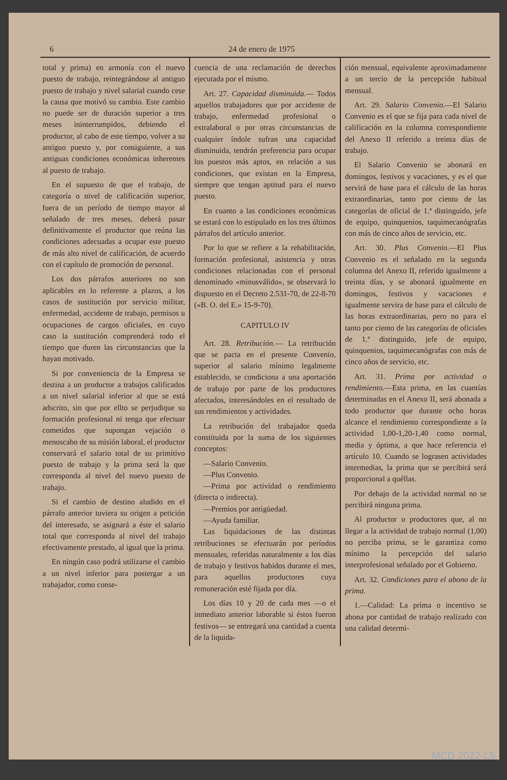6 24 de enero de 1975
total y prima) en armonía con el nuevo puesto de trabajo, reintegrándose al antiguo puesto de trabajo y nivel salarial cuando cese la causa que motivó su cambio. Este cambio no puede ser de duración superior a tres meses ininterrumpidos, debiendo el productor, al cabo de este tiempo, volver a su antiguo puesto y, por consiguiente, a sus antiguas condiciones económicas inherentes al puesto de trabajo.
En el supuesto de que el trabajo, de categoría o nivel de calificación superior, fuera de un período de tiempo mayor al señalado de tres meses, deberá pasar definitivamente el productor que reúna las condiciones adecuadas a ocupar este puesto de más alto nivel de calificación, de acuerdo con el capítulo de promoción de personal.
Los dos párrafos anteriores no son aplicables en lo referente a plazos, a los casos de sustitución por servicio militar, enfermedad, accidente de trabajo, permisos u ocupaciones de cargos oficiales, en cuyo caso la sustitución comprenderá todo el tiempo que duren las circunstancias que la hayan motivado.
Si por conveniencia de la Empresa se destina a un productor a trabajos calificados a un nivel salarial inferior al que se está adscrito, sin que por ellto se perjudique su formación profesional ni tenga que efectuar cometidos que supongan vejación o menoscabo de su misión laboral, el productor conservará el salario total de su primitivo puesto de trabajo y la prima será la que corresponda al nivel del nuevo puesto de trabajo.
Si el cambio de destino aludido en el párrafo anterior tuviera su origen a petición del interesado, se asignará a éste el salario total que corresponda al nivel del trabajo efectivamente prestado, al igual que la prima.
En ningún caso podrá utilizarse el cambio a un nivel inferior para postergar a un trabajador, como conse-
cuencia de una reclamación de derechos ejecutada por el mismo.
Art. 27. Capacidad disminuida.— Todos aquellos trabajadores que por accidente de trabajo, enfermedad profesional o extralaboral o por otras circunstancias de cualquier índole sufran una capacidad disminuida, tendrán preferencia para ocupar los puestos más aptos, en relación a sus condiciones, que existan en la Empresa, siempre que tengan aptitud para el nuevo puesto.
En cuanto a las condiciones económicas se estará con lo estipulado en los tres últimos párrafos del artículo anterior.
Por lo que se refiere a la rehabilitación, formación profesional, asistencia y otras condiciones relacionadas con el personal denominado «minusválido», se observará lo dispuesto en el Decreto 2.531-70, de 22-8-70 («B. O. del E.» 15-9-70).
CAPITULO IV
Art. 28. Retribución.— La retribución que se pacta en el presente Convenio, superior al salario mínimo legalmente establecido, se condiciona a una aportación de trabajo por parte de los productores afectados, interesándoles en el resultado de sus rendimientos y actividades.
La retribución del trabajador queda constituida por la suma de los siguientes conceptos:
—Salario Convenio.
—Plus Convenio.
—Prima por actividad o rendimiento (directa o indirecta).
—Premios por antigüedad.
—Ayuda familiar.
Las liquidaciones de las distintas retribuciones se efectuarán por períodos mensuales, referidas naturalmente a los días de trabajo y festivos habidos durante el mes, para aquellos productores cuya remuneración esté fijada por día.
Los días 10 y 20 de cada mes —o el inmediato anterior laborable si éstos fueron festivos— se entregará una cantidad a cuenta de la liquida-
ción mensual, equivalente aproximadamente a un tercio de la percepción habitual mensual.
Art. 29. Salario Convenio.—El Salario Convenio es el que se fija para cada nivel de calificación en la columna correspondiente del Anexo II referido a treinta días de trabajo.
El Salario Convenio se abonará en domingos, festivos y vacaciones, y es el que servirá de base para el cálculo de las horas extraordinarias, tanto por ciento de las categorías de oficial de 1.ª distinguido, jefe de equipo, quinquenios, taquimecanógrafas con más de cinco años de servicio, etc.
Art. 30. Plus Convenio.—El Plus Convenio es el señalado en la segunda columna del Anexo II, referido igualmente a treinta días, y se abonará igualmente en domingos, festivos y vacaciones e igualmente servira de base para el cálculo de las horas extraordinarias, pero no para el tanto por ciento de las categorías de oficiales de 1.ª distinguido, jefe de equipo, quinquenios, taquimecanógrafas con más de cinco años de servicio, etc.
Art. 31. Prima por actividad o rendimiento.—Esta prima, en las cuantías determinadas en el Anexo II, será abonada a todo productor que durante ocho horas alcance el rendimiento correspondiente a la actividad 1,00-1,20-1,40 como normal, media y óptima, a que hace referencia el artículo 10. Cuando se lograsen actividades intermedias, la prima que se percibirá será proporcional a quéllas.
Por debajo de la actividad normal no se percibirá ninguna prima.
Al productor o productores que, al no llegar a la actividad de trabajo normal (1,00) no perciba prima, se le garantiza como mínimo la percepción del salario interprofesional señalado por el Gobierno.
Art. 32. Condiciones para el abono de la prima.
1.—Calidad: La prima o incentivo se abona por cantidad de trabajo realizado con una calidad determi-
MCD 2022-L5